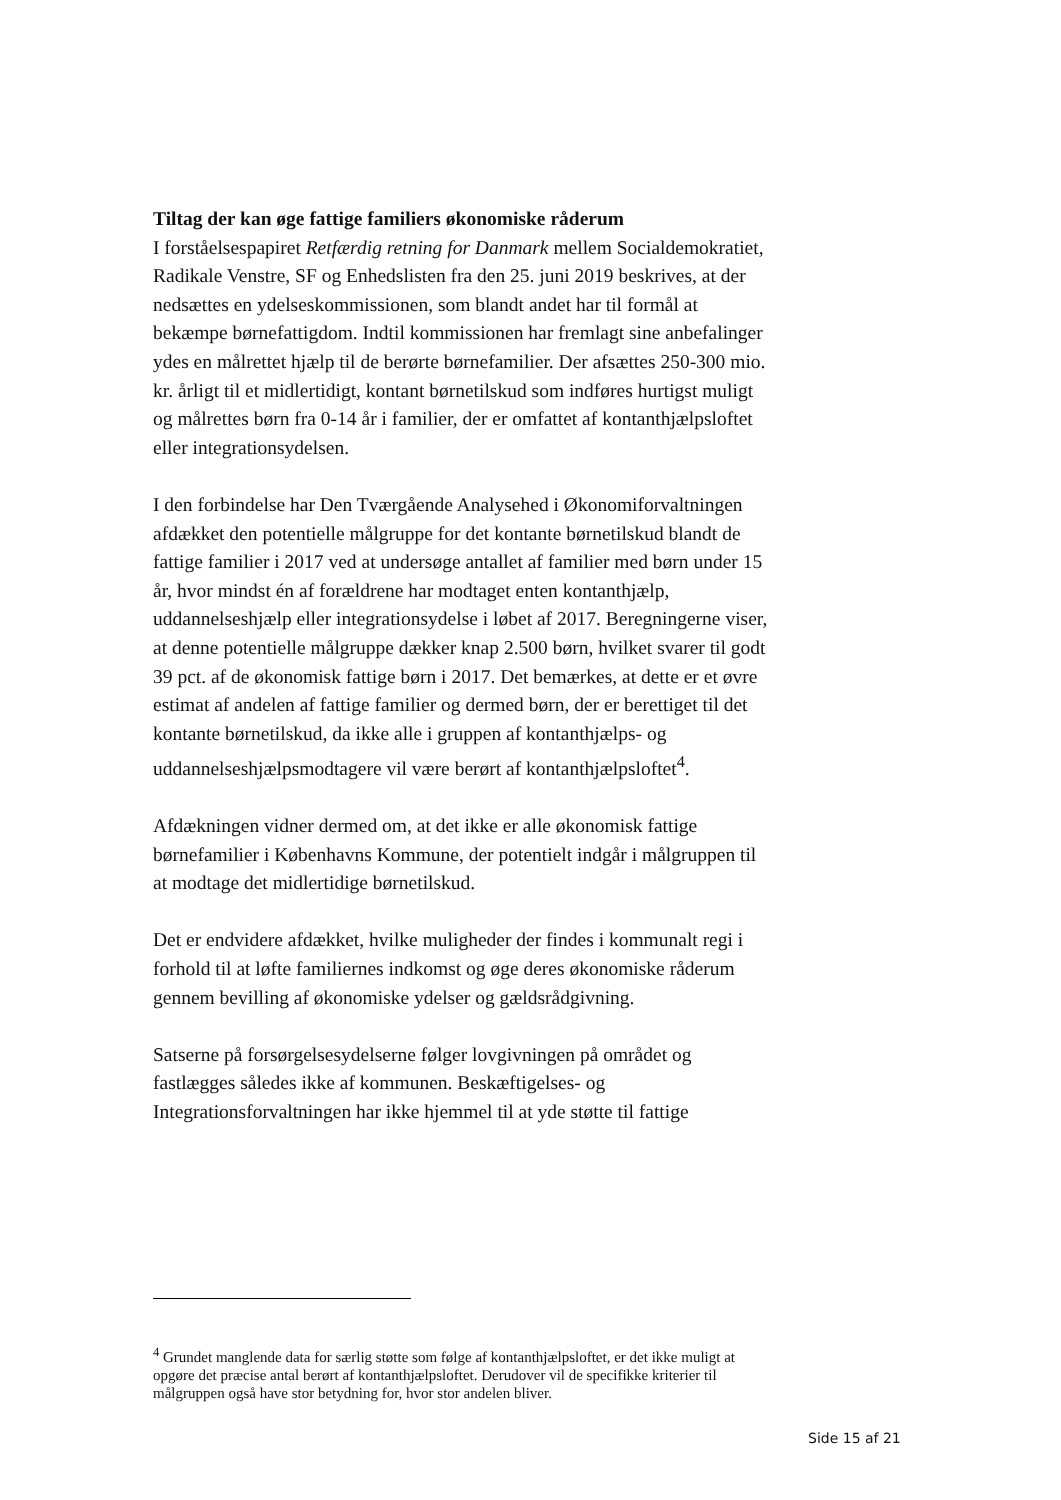Tiltag der kan øge fattige familiers økonomiske råderum
I forståelsespapiret Retfærdig retning for Danmark mellem Socialdemokratiet, Radikale Venstre, SF og Enhedslisten fra den 25. juni 2019 beskrives, at der nedsættes en ydelseskommissionen, som blandt andet har til formål at bekæmpe børnefattigdom. Indtil kommissionen har fremlagt sine anbefalinger ydes en målrettet hjælp til de berørte børnefamilier. Der afsættes 250-300 mio. kr. årligt til et midlertidigt, kontant børnetilskud som indføres hurtigst muligt og målrettes børn fra 0-14 år i familier, der er omfattet af kontanthjælpsloftet eller integrationsydelsen.
I den forbindelse har Den Tværgående Analysehed i Økonomiforvaltningen afdækket den potentielle målgruppe for det kontante børnetilskud blandt de fattige familier i 2017 ved at undersøge antallet af familier med børn under 15 år, hvor mindst én af forældrene har modtaget enten kontanthjælp, uddannelseshjælp eller integrationsydelse i løbet af 2017. Beregningerne viser, at denne potentielle målgruppe dækker knap 2.500 børn, hvilket svarer til godt 39 pct. af de økonomisk fattige børn i 2017. Det bemærkes, at dette er et øvre estimat af andelen af fattige familier og dermed børn, der er berettiget til det kontante børnetilskud, da ikke alle i gruppen af kontanthjælps- og uddannelseshjælpsmodtagere vil være berørt af kontanthjælpsloftet<sup>4</sup>.
Afdækningen vidner dermed om, at det ikke er alle økonomisk fattige børnefamilier i Københavns Kommune, der potentielt indgår i målgruppen til at modtage det midlertidige børnetilskud.
Det er endvidere afdækket, hvilke muligheder der findes i kommunalt regi i forhold til at løfte familiernes indkomst og øge deres økonomiske råderum gennem bevilling af økonomiske ydelser og gældsrådgivning.
Satserne på forsørgelsesydelserne følger lovgivningen på området og fastlægges således ikke af kommunen. Beskæftigelses- og Integrationsforvaltningen har ikke hjemmel til at yde støtte til fattige
<sup>4</sup> Grundet manglende data for særlig støtte som følge af kontanthjælpsloftet, er det ikke muligt at opgøre det præcise antal berørt af kontanthjælpsloftet. Derudover vil de specifikke kriterier til målgruppen også have stor betydning for, hvor stor andelen bliver.
Side 15 af 21